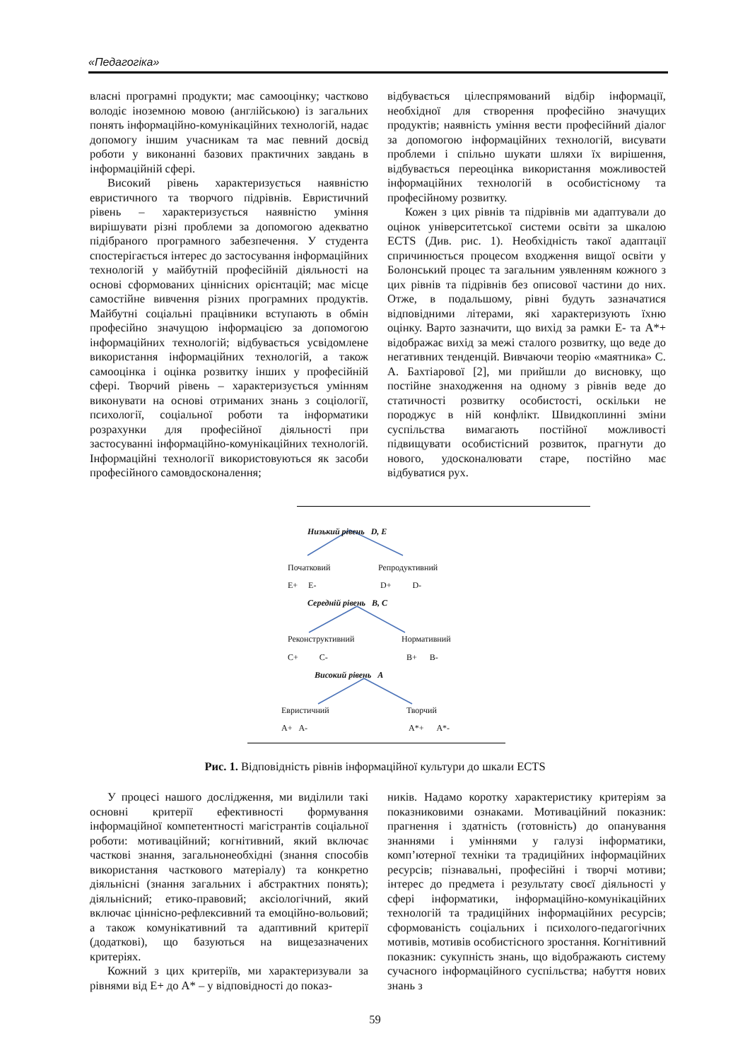«Педагогіка»
власні програмні продукти; має самооцінку; частково володіє іноземною мовою (англійською) із загальних понять інформаційно-комунікаційних технологій, надає допомогу іншим учасникам та має певний досвід роботи у виконанні базових практичних завдань в інформаційній сфері.
Високий рівень характеризується наявністю евристичного та творчого підрівнів. Евристичний рівень – характеризується наявністю уміння вирішувати різні проблеми за допомогою адекватно підібраного програмного забезпечення. У студента спостерігається інтерес до застосування інформаційних технологій у майбутній професійній діяльності на основі сформованих ціннісних орієнтацій; має місце самостійне вивчення різних програмних продуктів. Майбутні соціальні працівники вступають в обмін професійно значущою інформацією за допомогою інформаційних технологій; відбувається усвідомлене використання інформаційних технологій, а також самооцінка і оцінка розвитку інших у професійній сфері. Творчий рівень – характеризується умінням виконувати на основі отриманих знань з соціології, психології, соціальної роботи та інформатики розрахунки для професійної діяльності при застосуванні інформаційно-комунікаційних технологій. Інформаційні технології використовуються як засоби професійного самовдосконалення;
відбувається цілеспрямований відбір інформації, необхідної для створення професійно значущих продуктів; наявність уміння вести професійний діалог за допомогою інформаційних технологій, висувати проблеми і спільно шукати шляхи їх вирішення, відбувається переоцінка використання можливостей інформаційних технологій в особистісному та професійному розвитку.
Кожен з цих рівнів та підрівнів ми адаптували до оцінок університетської системи освіти за шкалою ECTS (Див. рис. 1). Необхідність такої адаптації спричинюється процесом входження вищої освіти у Болонський процес та загальним уявленням кожного з цих рівнів та підрівнів без описової частини до них. Отже, в подальшому, рівні будуть зазначатися відповідними літерами, які характеризують їхню оцінку. Варто зазначити, що вихід за рамки E- та A*+ відображає вихід за межі сталого розвитку, що веде до негативних тенденцій. Вивчаючи теорію «маятника» С. А. Бахтіарової [2], ми прийшли до висновку, що постійне знаходження на одному з рівнів веде до статичності розвитку особистості, оскільки не породжує в ній конфлікт. Швидкоплинні зміни суспільства вимагають постійної можливості підвищувати особистісний розвиток, прагнути до нового, удосконалювати старе, постійно має відбуватися рух.
Низький рівень D, E
Початковий Репродуктивний
E+ E- D+ D-
Середній рівень B, C
Реконструктивний Нормативний
C+ C- B+ B-
Високий рівень A
Евристичний Творчий
A+ A- A*+ A*-
Рис. 1. Відповідність рівнів інформаційної культури до шкали ECTS
У процесі нашого дослідження, ми виділили такі основні критерії ефективності формування інформаційної компетентності магістрантів соціальної роботи: мотиваційний; когнітивний, який включає часткові знання, загальнонеобхідні (знання способів використання часткового матеріалу) та конкретно діяльнісні (знання загальних і абстрактних понять); діяльнісний; етико-правовий; аксіологічний, який включає ціннісно-рефлексивний та емоційно-вольовий; а також комунікативний та адаптивний критерії (додаткові), що базуються на вищезазначених критеріях.
Кожний з цих критеріїв, ми характеризували за рівнями від E+ до A* – у відповідності до показ-
ників. Надамо коротку характеристику критеріям за показниковими ознаками. Мотиваційний показник: прагнення і здатність (готовність) до опанування знаннями і уміннями у галузі інформатики, комп’ютерної техніки та традиційних інформаційних ресурсів; пізнавальні, професійні і творчі мотиви; інтерес до предмета і результату своєї діяльності у сфері інформатики, інформаційно-комунікаційних технологій та традиційних інформаційних ресурсів; сформованість соціальних і психолого-педагогічних мотивів, мотивів особистісного зростання. Когнітивний показник: сукупність знань, що відображають систему сучасного інформаційного суспільства; набуття нових знань з
59